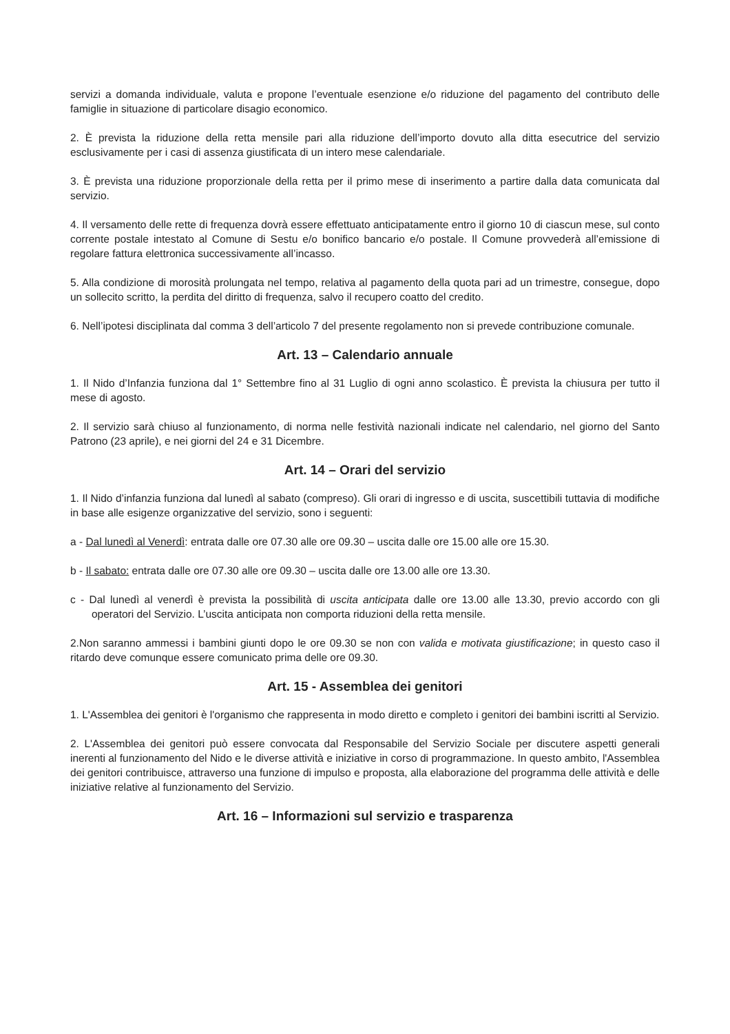servizi a domanda individuale, valuta e propone l’eventuale esenzione e/o riduzione del pagamento del contributo delle famiglie in situazione di particolare disagio economico.
2. È prevista la riduzione della retta mensile pari alla riduzione dell’importo dovuto alla ditta esecutrice del servizio esclusivamente per i casi di assenza giustificata di un intero mese calendariale.
3. È prevista una riduzione proporzionale della retta per il primo mese di inserimento a partire dalla data comunicata dal servizio.
4. Il versamento delle rette di frequenza dovrà essere effettuato anticipatamente entro il giorno 10 di ciascun mese, sul conto corrente postale intestato al Comune di Sestu e/o bonifico bancario e/o postale. Il Comune provvederà all’emissione di regolare fattura elettronica successivamente all’incasso.
5. Alla condizione di morosità prolungata nel tempo, relativa al pagamento della quota pari ad un trimestre, consegue, dopo un sollecito scritto, la perdita del diritto di frequenza, salvo il recupero coatto del credito.
6. Nell’ipotesi disciplinata dal comma 3 dell’articolo 7 del presente regolamento non si prevede contribuzione comunale.
Art. 13 – Calendario annuale
1. Il Nido d’Infanzia funziona dal 1° Settembre fino al 31 Luglio di ogni anno scolastico. È prevista la chiusura per tutto il mese di agosto.
2. Il servizio sarà chiuso al funzionamento, di norma nelle festività nazionali indicate nel calendario, nel giorno del Santo Patrono (23 aprile), e nei giorni del 24 e 31 Dicembre.
Art. 14 – Orari del servizio
1. Il Nido d’infanzia funziona dal lunedì al sabato (compreso). Gli orari di ingresso e di uscita, suscettibili tuttavia di modifiche in base alle esigenze organizzative del servizio, sono i seguenti:
a - Dal lunedì al Venerdì: entrata dalle ore 07.30 alle ore 09.30 – uscita dalle ore 15.00 alle ore 15.30.
b - Il sabato: entrata dalle ore 07.30 alle ore 09.30 – uscita dalle ore 13.00 alle ore 13.30.
c - Dal lunedì al venerdì è prevista la possibilità di uscita anticipata dalle ore 13.00 alle 13.30, previo accordo con gli operatori del Servizio. L’uscita anticipata non comporta riduzioni della retta mensile.
2.Non saranno ammessi i bambini giunti dopo le ore 09.30 se non con valida e motivata giustificazione; in questo caso il ritardo deve comunque essere comunicato prima delle ore 09.30.
Art. 15 - Assemblea dei genitori
1. L'Assemblea dei genitori è l'organismo che rappresenta in modo diretto e completo i genitori dei bambini iscritti al Servizio.
2. L'Assemblea dei genitori può essere convocata dal Responsabile del Servizio Sociale per discutere aspetti generali inerenti al funzionamento del Nido e le diverse attività e iniziative in corso di programmazione. In questo ambito, l'Assemblea dei genitori contribuisce, attraverso una funzione di impulso e proposta, alla elaborazione del programma delle attività e delle iniziative relative al funzionamento del Servizio.
Art. 16 – Informazioni sul servizio e trasparenza